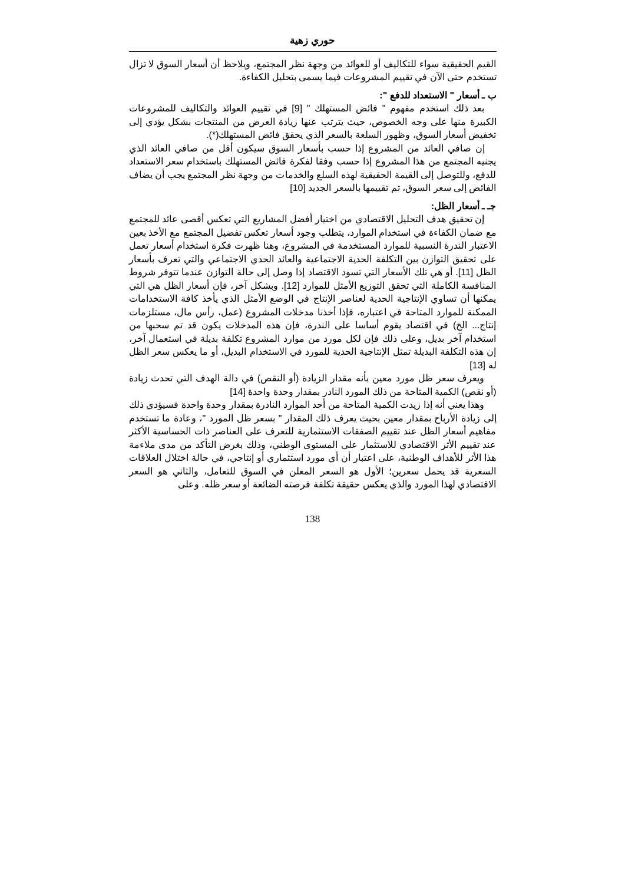حوري زهية
القيم الحقيقية سواء للتكاليف أو للعوائد من وجهة نظر المجتمع، ويلاحظ أن أسعار السوق لا تزال تستخدم حتى الآن في تقييم المشروعات فيما يسمى بتحليل الكفاءة.
ب ـ أسعار " الاستعداد للدفع ":
بعد ذلك استخدم مفهوم " فائض المستهلك " [9] في تقييم العوائد والتكاليف للمشروعات الكبيرة منها على وجه الخصوص، حيث يترتب عنها زيادة العرض من المنتجات بشكل يؤدي إلى تخفيض أسعار السوق، وظهور السلعة بالسعر الذي يحقق فائض المستهلك(*).
إن صافي العائد من المشروع إذا حسب بأسعار السوق سيكون أقل من صافي العائد الذي يجنيه المجتمع من هذا المشروع إذا حسب وفقا لفكرة فائض المستهلك باستخدام سعر الاستعداد للدفع، وللتوصل إلى القيمة الحقيقية لهذه السلع والخدمات من وجهة نظر المجتمع يجب أن يضاف الفائض إلى سعر السوق، تم تقييمها بالسعر الجديد [10]
جـ ـ أسعار الظل:
إن تحقيق هدف التحليل الاقتصادي من اختيار أفضل المشاريع التي تعكس أقصى عائد للمجتمع مع ضمان الكفاءة في استخدام الموارد، يتطلب وجود أسعار تعكس تفضيل المجتمع مع الأخذ بعين الاعتبار الندرة النسبية للموارد المستخدمة في المشروع، وهنا ظهرت فكرة استخدام أسعار تعمل على تحقيق التوازن بين التكلفة الحدية الاجتماعية والعائد الحدي الاجتماعي والتي تعرف بأسعار الظل [11]. أو هي تلك الأسعار التي تسود الاقتصاد إذا وصل إلى حالة التوازن عندما تتوفر شروط المنافسة الكاملة التي تحقق التوزيع الأمثل للموارد [12]. وبشكل آخر، فإن أسعار الظل هي التي يمكنها أن تساوي الإنتاجية الحدية لعناصر الإنتاج في الوضع الأمثل الذي يأخذ كافة الاستخدامات الممكنة للموارد المتاحة في اعتباره، فإذا أخذنا مدخلات المشروع (عمل، رأس مال، مستلزمات إنتاج... الخ) في اقتصاد يقوم أساسا على الندرة، فإن هذه المدخلات يكون قد تم سحبها من استخدام آخر بديل، وعلى ذلك فإن لكل مورد من موارد المشروع تكلفة بديلة في استعمال آخر، إن هذه التكلفة البديلة تمثل الإنتاجية الحدية للمورد في الاستخدام البديل، أو ما يعكس سعر الظل له [13]
ويعرف سعر ظل مورد معين بأنه مقدار الزيادة (أو النقص) في دالة الهدف التي تحدث زيادة (أو نقص) الكمية المتاحة من ذلك المورد النادر بمقدار وحدة واحدة [14]
وهذا يعني أنه إذا زيدت الكمية المتاحة من أحد الموارد النادرة بمقدار وحدة واحدة فسيؤدي ذلك إلى زيادة الأرباح بمقدار معين بحيث يعرف ذلك المقدار " بسعر ظل المورد "، وعادة ما تستخدم مفاهيم أسعار الظل عند تقييم الصفقات الاستثمارية للتعرف على العناصر ذات الحساسية الأكثر عند تقييم الأثر الاقتصادي للاستثمار على المستوى الوطني، وذلك بغرض التأكد من مدى ملاءمة هذا الأثر للأهداف الوطنية، على اعتبار أن أي مورد استثماري أو إنتاجي، في حالة اختلال العلاقات السعرية قد يحمل سعرين؛ الأول هو السعر المعلن في السوق للتعامل، والثاني هو السعر الاقتصادي لهذا المورد والذي يعكس حقيقة تكلفة فرصته الضائعة أو سعر ظله. وعلى
138